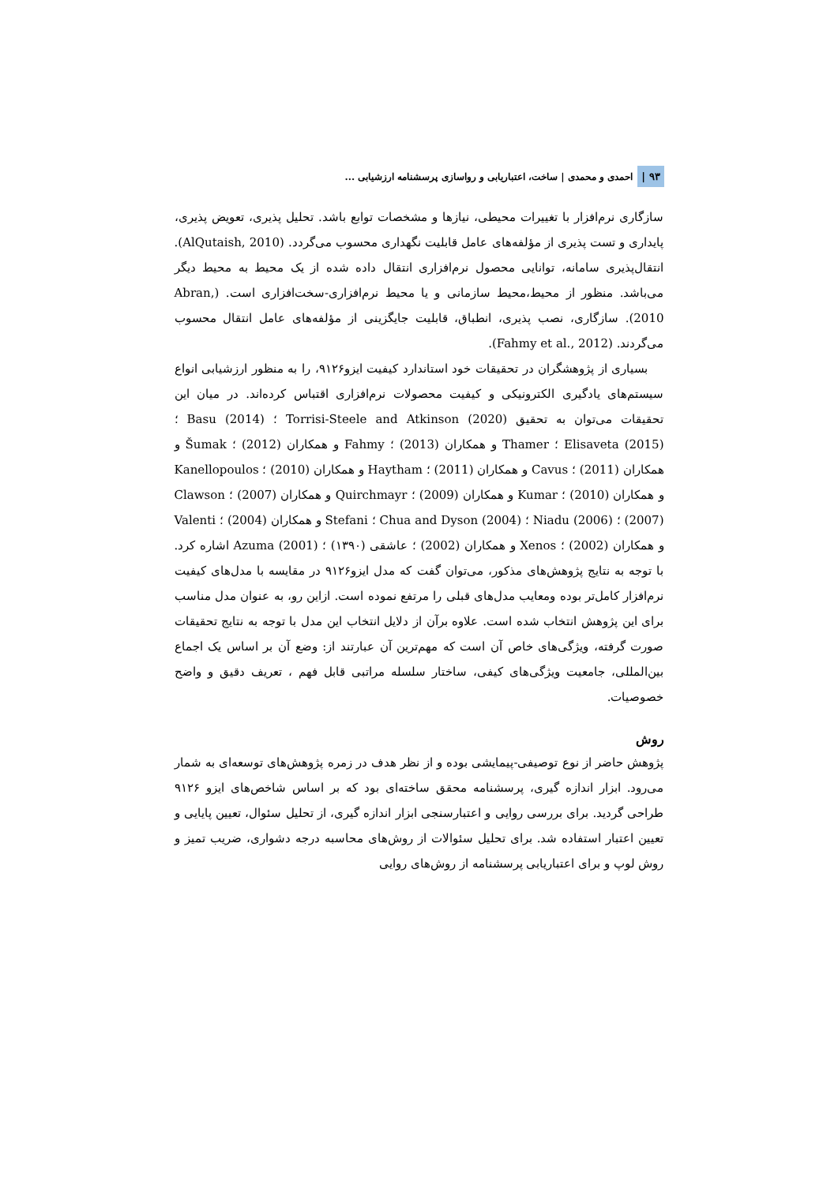۹۳ | احمدی و محمدی | ساخت، اعتباریابی و رواسازی پرسشنامه ارزشیابی ...
سازگاری نرم‌افزار با تغییرات محیطی، نیازها و مشخصات توابع باشد. تحلیل پذیری، تعویض پذیری، پایداری و تست پذیری از مؤلفه‌های عامل قابلیت نگهداری محسوب می‌گردد. (AlQutaish, 2010). انتقال‌پذیری سامانه، توانایی محصول نرم‌افزاری انتقال داده شده از یک محیط به محیط دیگر می‌باشد. منظور از محیط،محیط سازمانی و یا محیط نرم‌افزاری-سخت‌افزاری است. (Abran, 2010). سازگاری، نصب پذیری، انطباق، قابلیت جایگزینی از مؤلفه‌های عامل انتقال محسوب می‌گردند. (Fahmy et al., 2012).
بسیاری از پژوهشگران در تحقیقات خود استاندارد کیفیت ایزو۹۱۲۶، را به منظور ارزشیابی انواع سیستم‌های یادگیری الکترونیکی و کیفیت محصولات نرم‌افزاری اقتباس کرده‌اند. در میان این تحقیقات می‌توان به تحقیق Torrisi-Steele and Atkinson (2020) ؛ Basu (2014) ؛ Elisaveta (2015) ؛ Thamer و همکاران (2013) ؛ Fahmy و همکاران (2012) ؛ Šumak و همکاران (2011) ؛ Cavus و همکاران (2011) ؛ Haytham و همکاران (2010) ؛ Kanellopoulos و همکاران (2010) ؛ Kumar و همکاران (2009) ؛ Quirchmayr و همکاران (2007) ؛ Clawson (2007) ؛ Niadu (2006) ؛ Chua and Dyson (2004) ؛ Stefani و همکاران (2004) ؛ Valenti و همکاران (2002) ؛ Xenos و همکاران (2002) ؛ عاشقی (۱۳۹۰) ؛ Azuma (2001) اشاره کرد. با توجه به نتایج پژوهش‌های مذکور، می‌توان گفت که مدل ایزو۹۱۲۶ در مقایسه با مدل‌های کیفیت نرم‌افزار کامل‌تر بوده ومعایب مدل‌های قبلی را مرتفع نموده است. ازاین رو، به عنوان مدل مناسب برای این پژوهش انتخاب شده است. علاوه برآن از دلایل انتخاب این مدل با توجه به نتایج تحقیقات صورت گرفته، ویژگی‌های خاص آن است که مهم‌ترین آن عبارتند از: وضع آن بر اساس یک اجماع بین‌المللی، جامعیت ویژگی‌های کیفی، ساختار سلسله مراتبی قابل فهم ، تعریف دقیق و واضح خصوصیات.
روش
پژوهش حاضر از نوع توصیفی-پیمایشی بوده و از نظر هدف در زمره پژوهش‌های توسعه‌ای به شمار می‌رود. ابزار اندازه گیری، پرسشنامه محقق ساخته‌ای بود که بر اساس شاخص‌های ایزو ۹۱۲۶ طراحی گردید. برای بررسی روایی و اعتبارسنجی ابزار اندازه گیری، از تحلیل سئوال، تعیین پایایی و تعیین اعتبار استفاده شد. برای تحلیل سئوالات از روش‌های محاسبه درجه دشواری، ضریب تمیز و روش لوپ و برای اعتباریابی پرسشنامه از روش‌های روایی